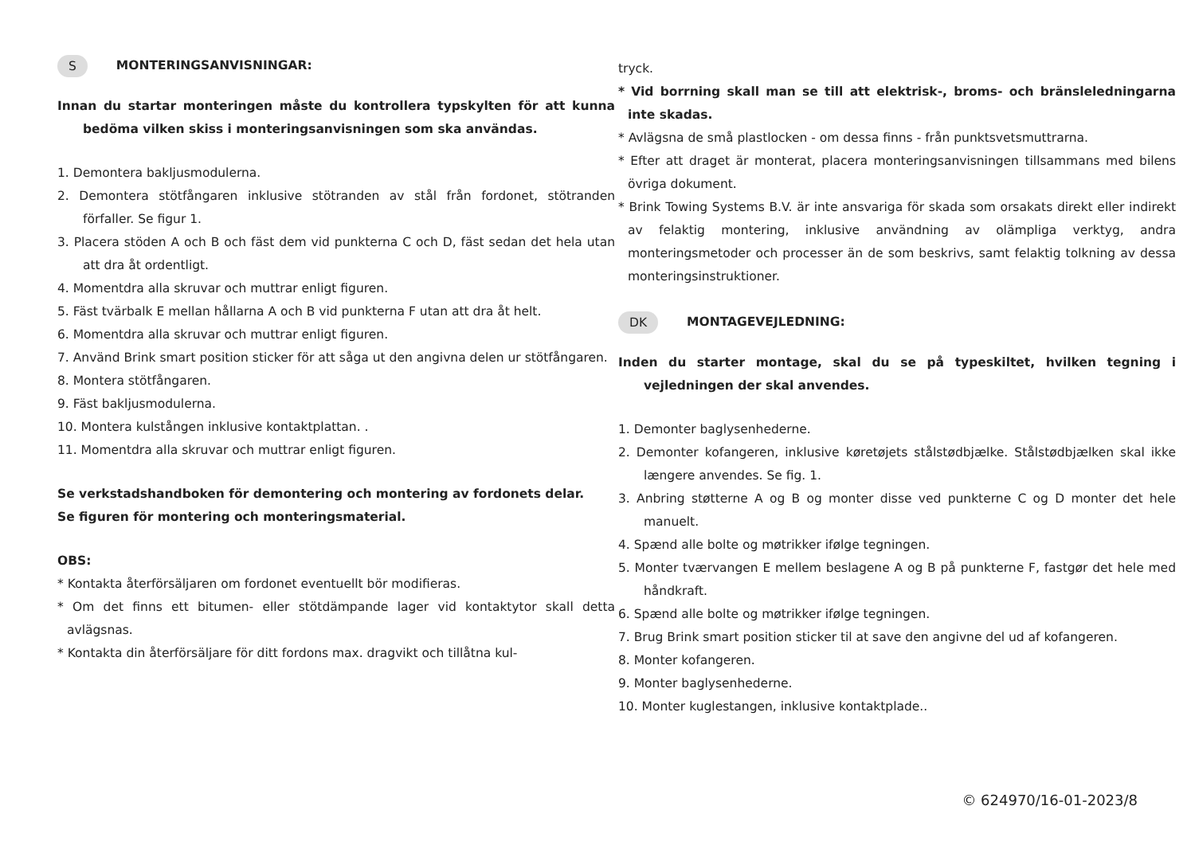S MONTERINGSANVISNINGAR:
Innan du startar monteringen måste du kontrollera typskylten för att kunna bedöma vilken skiss i monteringsanvisningen som ska användas.
1. Demontera bakljusmodulerna.
2. Demontera stötfångaren inklusive stötranden av stål från fordonet, stötranden förfaller. Se figur 1.
3. Placera stöden A och B och fäst dem vid punkterna C och D, fäst sedan det hela utan att dra åt ordentligt.
4. Momentdra alla skruvar och muttrar enligt figuren.
5. Fäst tvärbalk E mellan hållarna A och B vid punkterna F utan att dra åt helt.
6. Momentdra alla skruvar och muttrar enligt figuren.
7. Använd Brink smart position sticker för att såga ut den angivna delen ur stötfångaren.
8. Montera stötfångaren.
9. Fäst bakljusmodulerna.
10. Montera kulstången inklusive kontaktplattan. .
11. Momentdra alla skruvar och muttrar enligt figuren.
Se verkstadshandboken för demontering och montering av fordonets delar.
Se figuren för montering och monteringsmaterial.
OBS:
* Kontakta återförsäljaren om fordonet eventuellt bör modifieras.
* Om det finns ett bitumen- eller stötdämpande lager vid kontaktytor skall detta avlägsnas.
* Kontakta din återförsäljare för ditt fordons max. dragvikt och tillåtna kul-
tryck.
* Vid borrning skall man se till att elektrisk-, broms- och bränsleledningarna inte skadas.
* Avlägsna de små plastlocken - om dessa finns - från punktsvetsmuttrarna.
* Efter att draget är monterat, placera monteringsanvisningen tillsammans med bilens övriga dokument.
* Brink Towing Systems B.V. är inte ansvariga för skada som orsakats direkt eller indirekt av felaktig montering, inklusive användning av olämpliga verktyg, andra monteringsmetoder och processer än de som beskrivs, samt felaktig tolkning av dessa monteringsinstruktioner.
DK MONTAGEVEJLEDNING:
Inden du starter montage, skal du se på typeskiltet, hvilken tegning i vejledningen der skal anvendes.
1. Demonter baglysenhederne.
2. Demonter kofangeren, inklusive køretøjets stålstødbjælke. Stålstødbjælken skal ikke længere anvendes. Se fig. 1.
3. Anbring støtterne A og B og monter disse ved punkterne C og D monter det hele manuelt.
4. Spænd alle bolte og møtrikker ifølge tegningen.
5. Monter tværvangen E mellem beslagene A og B på punkterne F, fastgør det hele med håndkraft.
6. Spænd alle bolte og møtrikker ifølge tegningen.
7. Brug Brink smart position sticker til at save den angivne del ud af kofangeren.
8. Monter kofangeren.
9. Monter baglysenhederne.
10. Monter kuglestangen, inklusive kontaktplade..
© 624970/16-01-2023/8